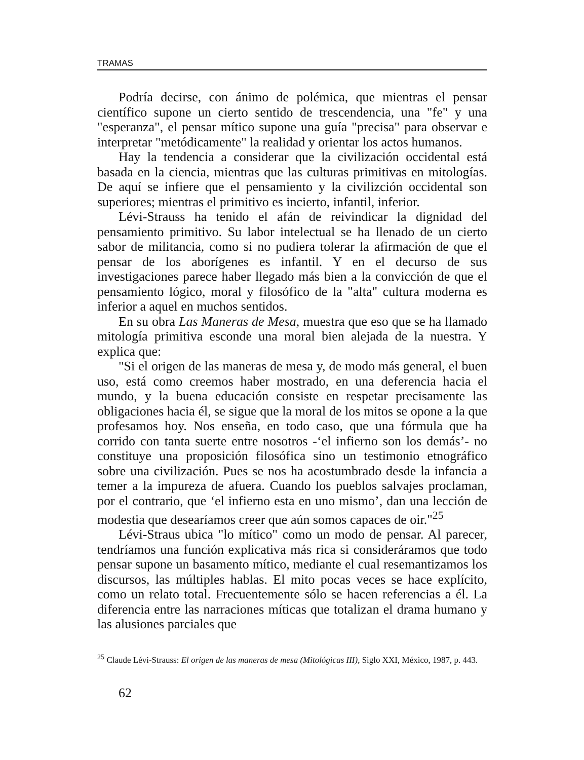TRAMAS
Podría decirse, con ánimo de polémica, que mientras el pensar científico supone un cierto sentido de trescendencia, una "fe" y una "esperanza", el pensar mítico supone una guía "precisa" para observar e interpretar "metódicamente" la realidad y orientar los actos humanos.
Hay la tendencia a considerar que la civilización occidental está basada en la ciencia, mientras que las culturas primitivas en mitologías. De aquí se infiere que el pensamiento y la civilizción occidental son superiores; mientras el primitivo es incierto, infantil, inferior.
Lévi-Strauss ha tenido el afán de reivindicar la dignidad del pensamiento primitivo. Su labor intelectual se ha llenado de un cierto sabor de militancia, como si no pudiera tolerar la afirmación de que el pensar de los aborígenes es infantil. Y en el decurso de sus investigaciones parece haber llegado más bien a la convicción de que el pensamiento lógico, moral y filosófico de la "alta" cultura moderna es inferior a aquel en muchos sentidos.
En su obra Las Maneras de Mesa, muestra que eso que se ha llamado mitología primitiva esconde una moral bien alejada de la nuestra. Y explica que:
"Si el origen de las maneras de mesa y, de modo más general, el buen uso, está como creemos haber mostrado, en una deferencia hacia el mundo, y la buena educación consiste en respetar precisamente las obligaciones hacia él, se sigue que la moral de los mitos se opone a la que profesamos hoy. Nos enseña, en todo caso, que una fórmula que ha corrido con tanta suerte entre nosotros -‘el infierno son los demás’- no constituye una proposición filosófica sino un testimonio etnográfico sobre una civilización. Pues se nos ha acostumbrado desde la infancia a temer a la impureza de afuera. Cuando los pueblos salvajes proclaman, por el contrario, que ‘el infierno esta en uno mismo’, dan una lección de modestia que desearíamos creer que aún somos capaces de oir."<sup>25</sup>
Lévi-Straus ubica "lo mítico" como un modo de pensar. Al parecer, tendríamos una función explicativa más rica si consideráramos que todo pensar supone un basamento mítico, mediante el cual resemantizamos los discursos, las múltiples hablas. El mito pocas veces se hace explícito, como un relato total. Frecuentemente sólo se hacen referencias a él. La diferencia entre las narraciones míticas que totalizan el drama humano y las alusiones parciales que
<sup>25</sup> Claude Lévi-Strauss: El origen de las maneras de mesa (Mitológicas III), Siglo XXI, México, 1987, p. 443.
62